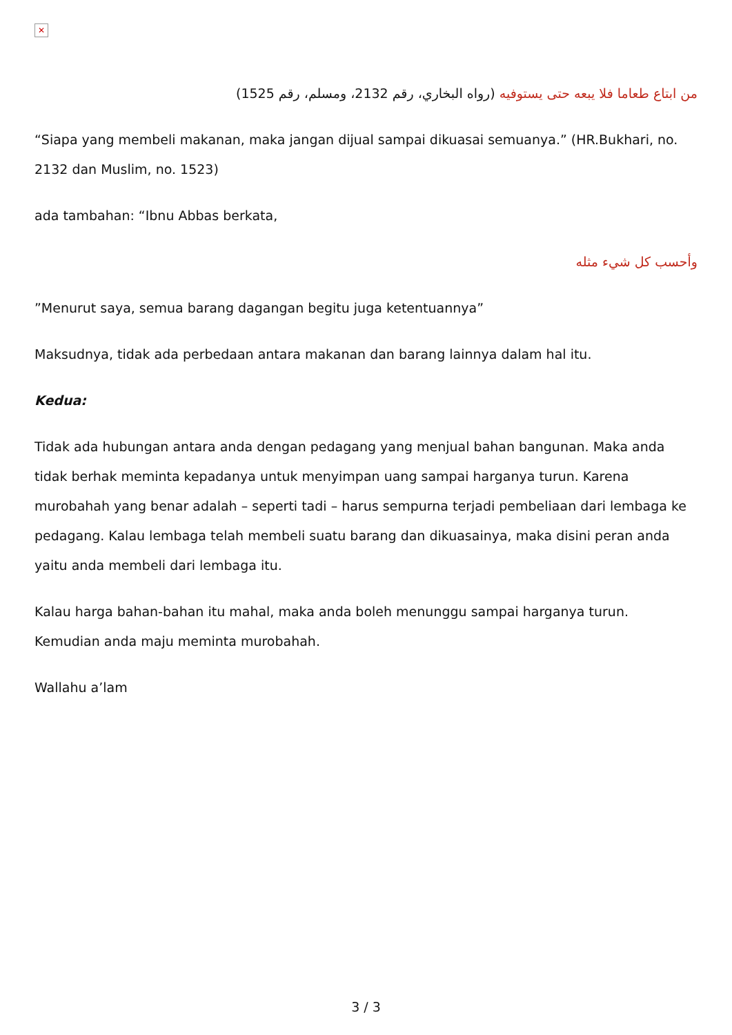✕
من ابتاع طعاما فلا يبعه حتى يستوفيه (رواه البخاري، رقم 2132، ومسلم، رقم 1525)
“Siapa yang membeli makanan, maka jangan dijual sampai dikuasai semuanya.” (HR.Bukhari, no. 2132 dan Muslim, no. 1523)
ada tambahan: “Ibnu Abbas berkata,
وأحسب كل شيء مثله
”Menurut saya, semua barang dagangan begitu juga ketentuannya”
Maksudnya, tidak ada perbedaan antara makanan dan barang lainnya dalam hal itu.
Kedua:
Tidak ada hubungan antara anda dengan pedagang yang menjual bahan bangunan. Maka anda tidak berhak meminta kepadanya untuk menyimpan uang sampai harganya turun. Karena murobahah yang benar adalah – seperti tadi – harus sempurna terjadi pembeliaan dari lembaga ke pedagang. Kalau lembaga telah membeli suatu barang dan dikuasainya, maka disini peran anda yaitu anda membeli dari lembaga itu.
Kalau harga bahan-bahan itu mahal, maka anda boleh menunggu sampai harganya turun. Kemudian anda maju meminta murobahah.
Wallahu a’lam
3 / 3